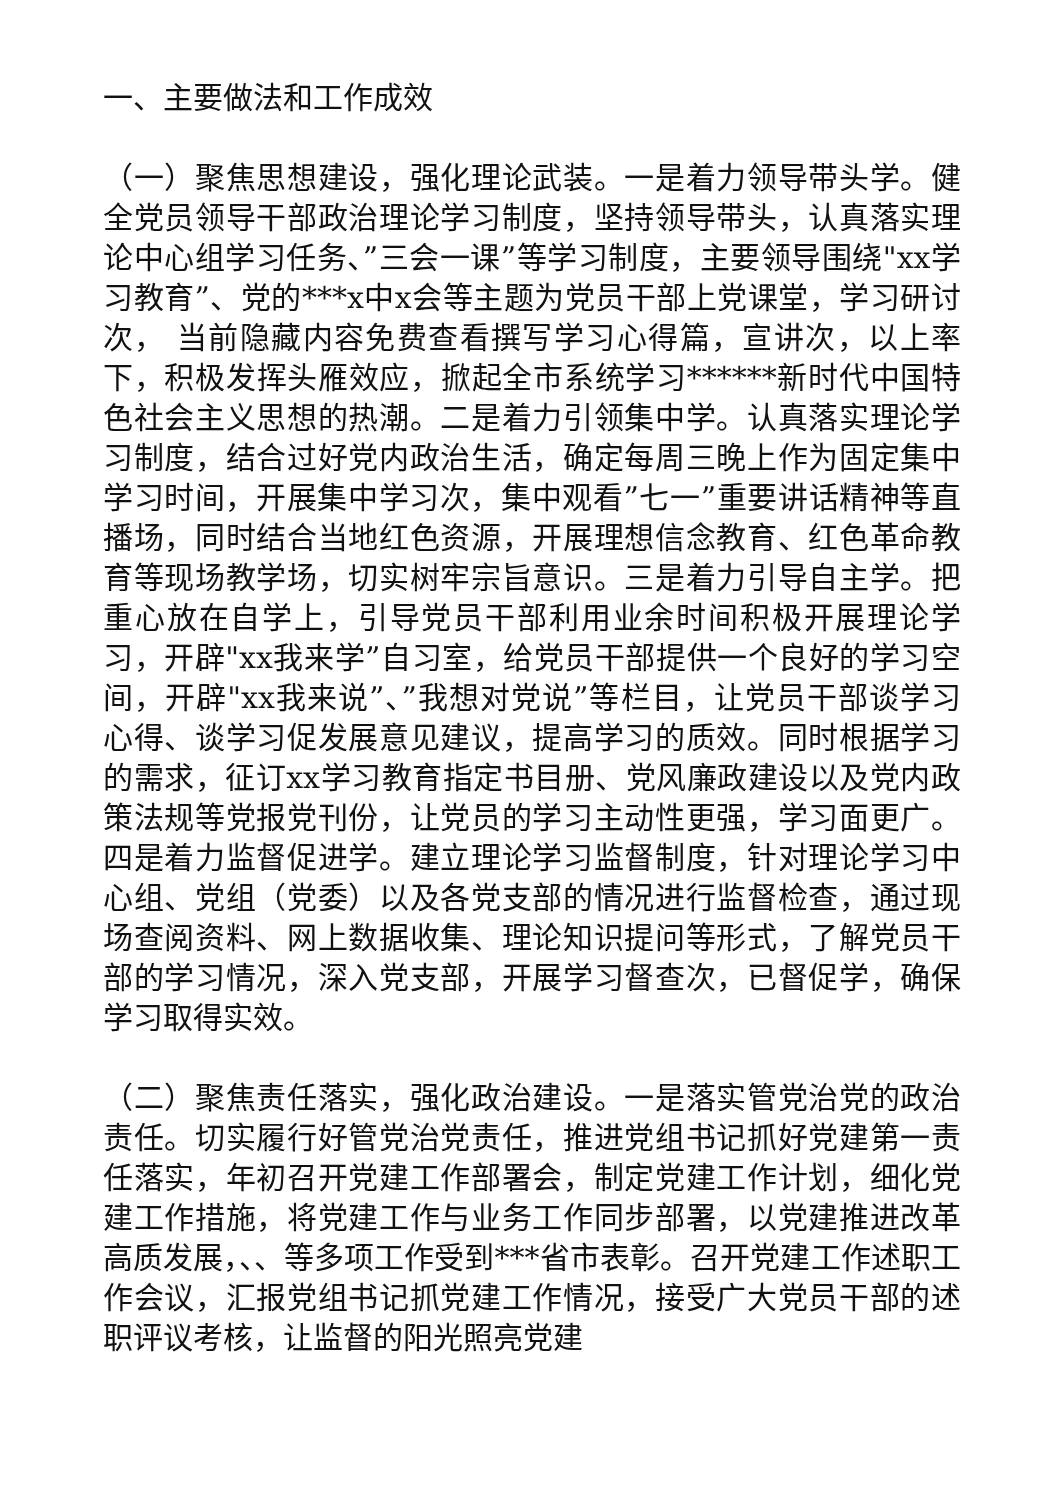一、主要做法和工作成效
（一）聚焦思想建设，强化理论武装。一是着力领导带头学。健全党员领导干部政治理论学习制度，坚持领导带头，认真落实理论中心组学习任务、”三会一课”等学习制度，主要领导围绕"xx学习教育”、党的***x中x会等主题为党员干部上党课堂，学习研讨次， 当前隐藏内容免费查看撰写学习心得篇，宣讲次，以上率下，积极发挥头雁效应，掀起全市系统学习******新时代中国特色社会主义思想的热潮。二是着力引领集中学。认真落实理论学习制度，结合过好党内政治生活，确定每周三晚上作为固定集中学习时间，开展集中学习次，集中观看”七一”重要讲话精神等直播场，同时结合当地红色资源，开展理想信念教育、红色革命教育等现场教学场，切实树牢宗旨意识。三是着力引导自主学。把重心放在自学上，引导党员干部利用业余时间积极开展理论学习，开辟"xx我来学”自习室，给党员干部提供一个良好的学习空间，开辟"xx我来说”、”我想对党说”等栏目，让党员干部谈学习心得、谈学习促发展意见建议，提高学习的质效。同时根据学习的需求，征订xx学习教育指定书目册、党风廉政建设以及党内政策法规等党报党刊份，让党员的学习主动性更强，学习面更广。四是着力监督促进学。建立理论学习监督制度，针对理论学习中心组、党组（党委）以及各党支部的情况进行监督检查，通过现场查阅资料、网上数据收集、理论知识提问等形式，了解党员干部的学习情况，深入党支部，开展学习督查次，已督促学，确保学习取得实效。
（二）聚焦责任落实，强化政治建设。一是落实管党治党的政治责任。切实履行好管党治党责任，推进党组书记抓好党建第一责任落实，年初召开党建工作部署会，制定党建工作计划，细化党建工作措施，将党建工作与业务工作同步部署，以党建推进改革高质发展，、、等多项工作受到***省市表彰。召开党建工作述职工作会议，汇报党组书记抓党建工作情况，接受广大党员干部的述职评议考核，让监督的阳光照亮党建